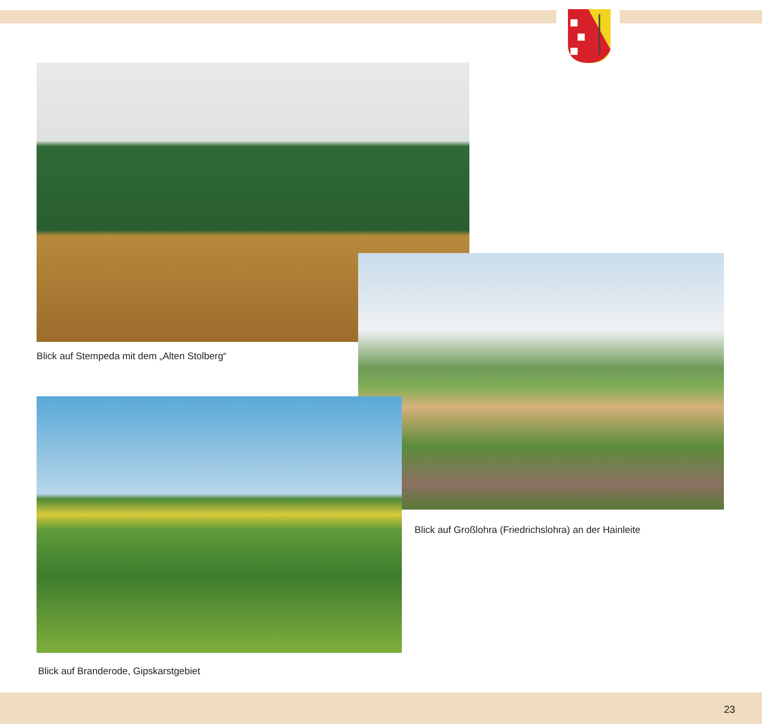Blick auf Stempeda mit dem „Alten Stolberg“
Blick auf Großlohra (Friedrichslohra) an der Hainleite
Blick auf Branderode, Gipskarstgebiet
23